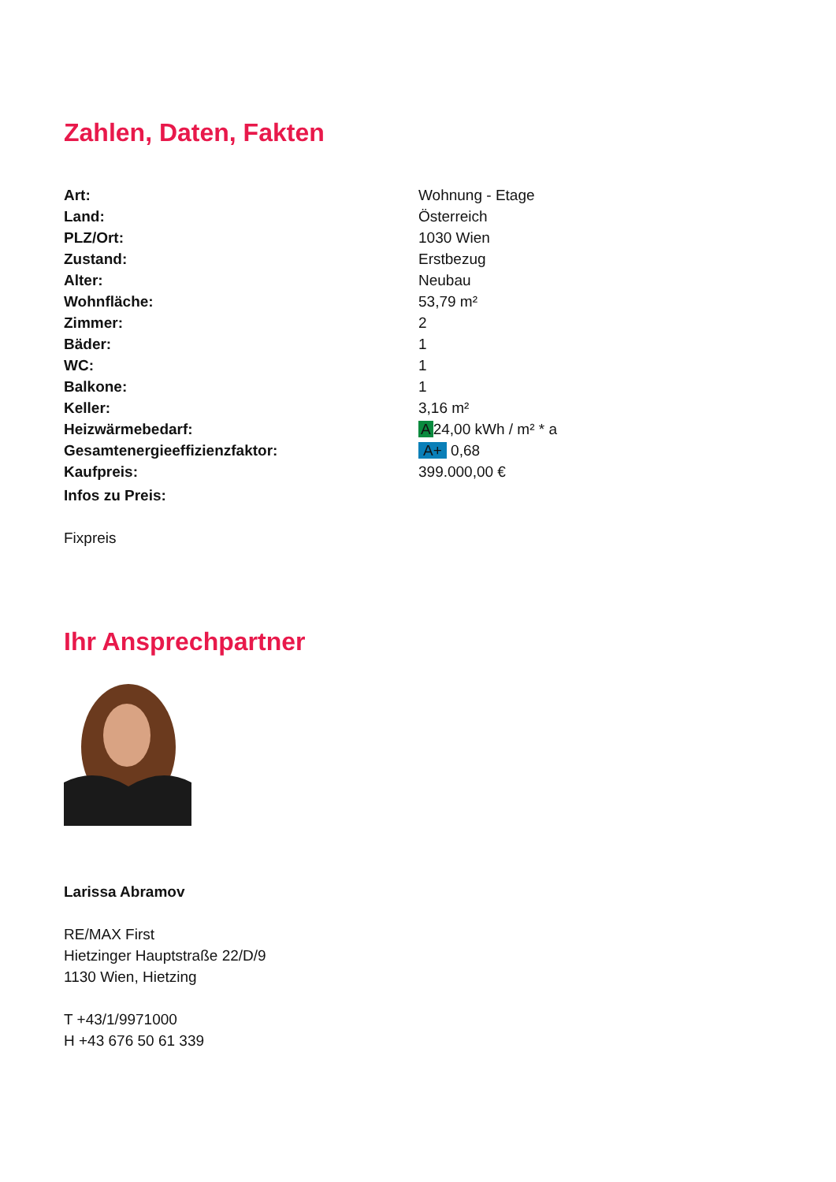Zahlen, Daten, Fakten
| Art: | Wohnung - Etage |
| Land: | Österreich |
| PLZ/Ort: | 1030 Wien |
| Zustand: | Erstbezug |
| Alter: | Neubau |
| Wohnfläche: | 53,79 m² |
| Zimmer: | 2 |
| Bäder: | 1 |
| WC: | 1 |
| Balkone: | 1 |
| Keller: | 3,16 m² |
| Heizwärmebedarf: | A 24,00 kWh / m² * a |
| Gesamtenergieeffizienzfaktor: | A+ 0,68 |
| Kaufpreis: | 399.000,00 € |
| Infos zu Preis: | |
Fixpreis
Ihr Ansprechpartner
Larissa Abramov
RE/MAX First
Hietzinger Hauptstraße 22/D/9
1130 Wien, Hietzing
T +43/1/9971000
H +43 676 50 61 339